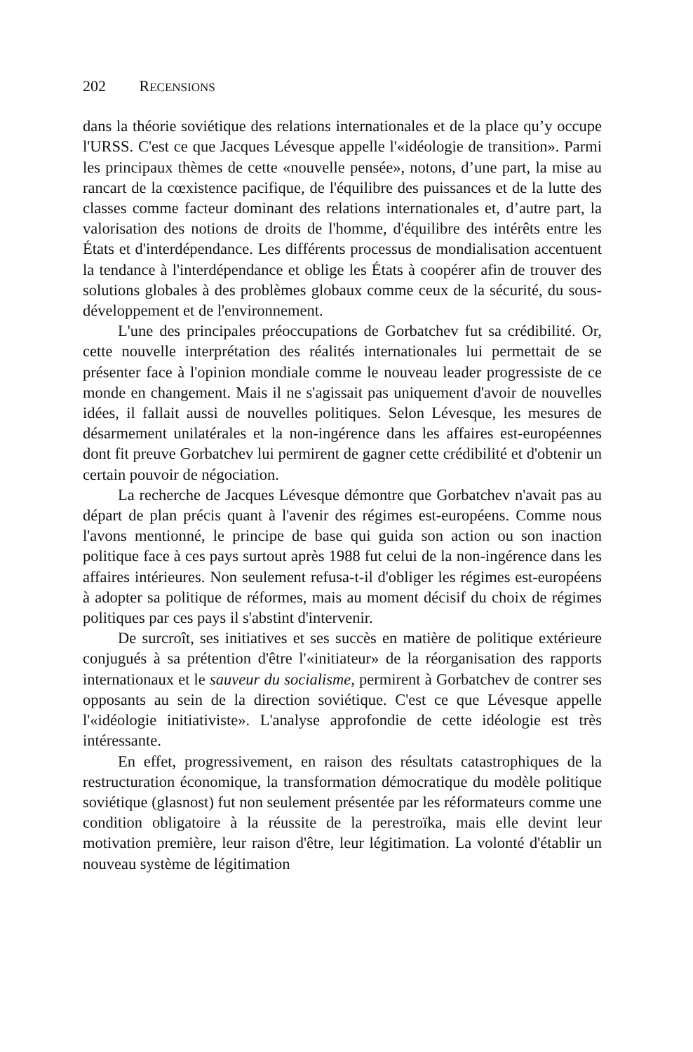202 R ECENSIONS
dans la théorie soviétique des relations internationales et de la place qu’y occupe l'URSS. C'est ce que Jacques Lévesque appelle l'«idéologie de transition». Parmi les principaux thèmes de cette «nouvelle pensée», notons, d’une part, la mise au rancart de la cœxistence pacifique, de l'équilibre des puissances et de la lutte des classes comme facteur dominant des relations internationales et, d’autre part, la valorisation des notions de droits de l'homme, d'équilibre des intérêts entre les États et d'interdépendance. Les différents processus de mondialisation accentuent la tendance à l'interdépendance et oblige les États à coopérer afin de trouver des solutions globales à des problèmes globaux comme ceux de la sécurité, du sous-développement et de l'environnement.
L'une des principales préoccupations de Gorbatchev fut sa crédibilité. Or, cette nouvelle interprétation des réalités internationales lui permettait de se présenter face à l'opinion mondiale comme le nouveau leader progressiste de ce monde en changement. Mais il ne s'agissait pas uniquement d'avoir de nouvelles idées, il fallait aussi de nouvelles politiques. Selon Lévesque, les mesures de désarmement unilatérales et la non-ingérence dans les affaires est-européennes dont fit preuve Gorbatchev lui permirent de gagner cette crédibilité et d'obtenir un certain pouvoir de négociation.
La recherche de Jacques Lévesque démontre que Gorbatchev n'avait pas au départ de plan précis quant à l'avenir des régimes est-européens. Comme nous l'avons mentionné, le principe de base qui guida son action ou son inaction politique face à ces pays surtout après 1988 fut celui de la non-ingérence dans les affaires intérieures. Non seulement refusa-t-il d'obliger les régimes est-européens à adopter sa politique de réformes, mais au moment décisif du choix de régimes politiques par ces pays il s'abstint d'intervenir.
De surcroît, ses initiatives et ses succès en matière de politique extérieure conjugués à sa prétention d'être l'«initiateur» de la réorganisation des rapports internationaux et le sauveur du socialisme, permirent à Gorbatchev de contrer ses opposants au sein de la direction soviétique. C'est ce que Lévesque appelle l'«idéologie initiativiste». L'analyse approfondie de cette idéologie est très intéressante.
En effet, progressivement, en raison des résultats catastrophiques de la restructuration économique, la transformation démocratique du modèle politique soviétique (glasnost) fut non seulement présentée par les réformateurs comme une condition obligatoire à la réussite de la perestroïka, mais elle devint leur motivation première, leur raison d'être, leur légitimation. La volonté d'établir un nouveau système de légitimation